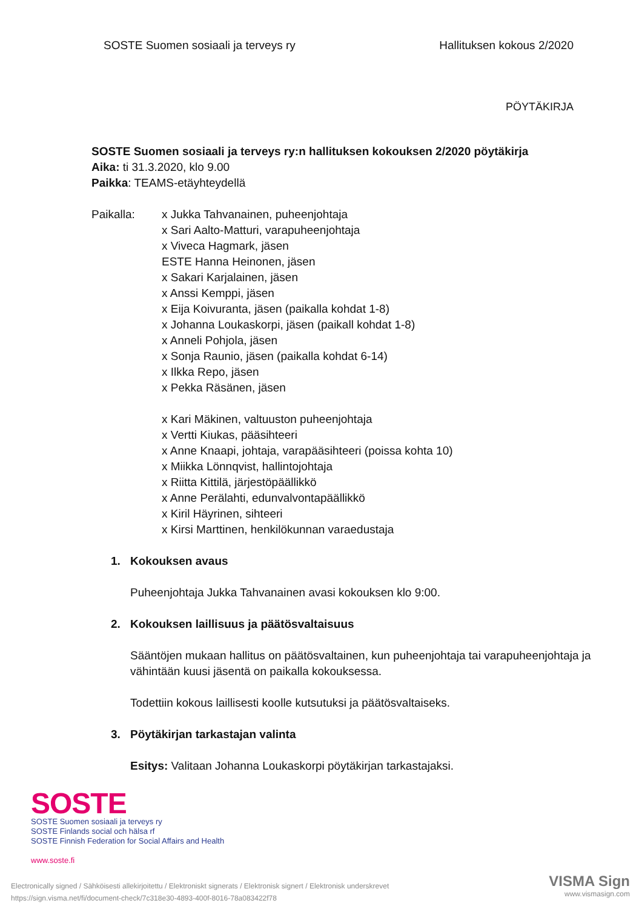SOSTE Suomen sosiaali ja terveys ry Hallituksen kokous 2/2020
PÖYTÄKIRJA
SOSTE Suomen sosiaali ja terveys ry:n hallituksen kokouksen 2/2020 pöytäkirja
Aika: ti 31.3.2020, klo 9.00
Paikka: TEAMS-etäyhteydellä
Paikalla: x Jukka Tahvanainen, puheenjohtaja
x Sari Aalto-Matturi, varapuheenjohtaja
x Viveca Hagmark, jäsen
ESTE Hanna Heinonen, jäsen
x Sakari Karjalainen, jäsen
x Anssi Kemppi, jäsen
x Eija Koivuranta, jäsen (paikalla kohdat 1-8)
x Johanna Loukaskorpi, jäsen (paikall kohdat 1-8)
x Anneli Pohjola, jäsen
x Sonja Raunio, jäsen (paikalla kohdat 6-14)
x Ilkka Repo, jäsen
x Pekka Räsänen, jäsen
x Kari Mäkinen, valtuuston puheenjohtaja
x Vertti Kiukas, pääsihteeri
x Anne Knaapi, johtaja, varapääsihteeri (poissa kohta 10)
x Miikka Lönnqvist, hallintojohtaja
x Riitta Kittilä, järjestöpäällikkö
x Anne Perälahti, edunvalvontapäällikkö
x Kiril Häyrinen, sihteeri
x Kirsi Marttinen, henkilökunnan varaedustaja
1. Kokouksen avaus
Puheenjohtaja Jukka Tahvanainen avasi kokouksen klo 9:00.
2. Kokouksen laillisuus ja päätösvaltaisuus
Sääntöjen mukaan hallitus on päätösvaltainen, kun puheenjohtaja tai varapuheenjohtaja ja vähintään kuusi jäsentä on paikalla kokouksessa.
Todettiin kokous laillisesti koolle kutsutuksi ja päätösvaltaiseks.
3. Pöytäkirjan tarkastajan valinta
Esitys: Valitaan Johanna Loukaskorpi pöytäkirjan tarkastajaksi.
SOSTE
SOSTE Suomen sosiaali ja terveys ry
SOSTE Finlands social och hälsa rf
SOSTE Finnish Federation for Social Affairs and Health
www.soste.fi
Electronically signed / Sähköisesti allekirjoitettu / Elektroniskt signerats / Elektronisk signert / Elektronisk underskrevet
https://sign.visma.net/fi/document-check/7c318e30-4893-400f-8016-78a083422f78
VISMA Sign
www.vismasign.com